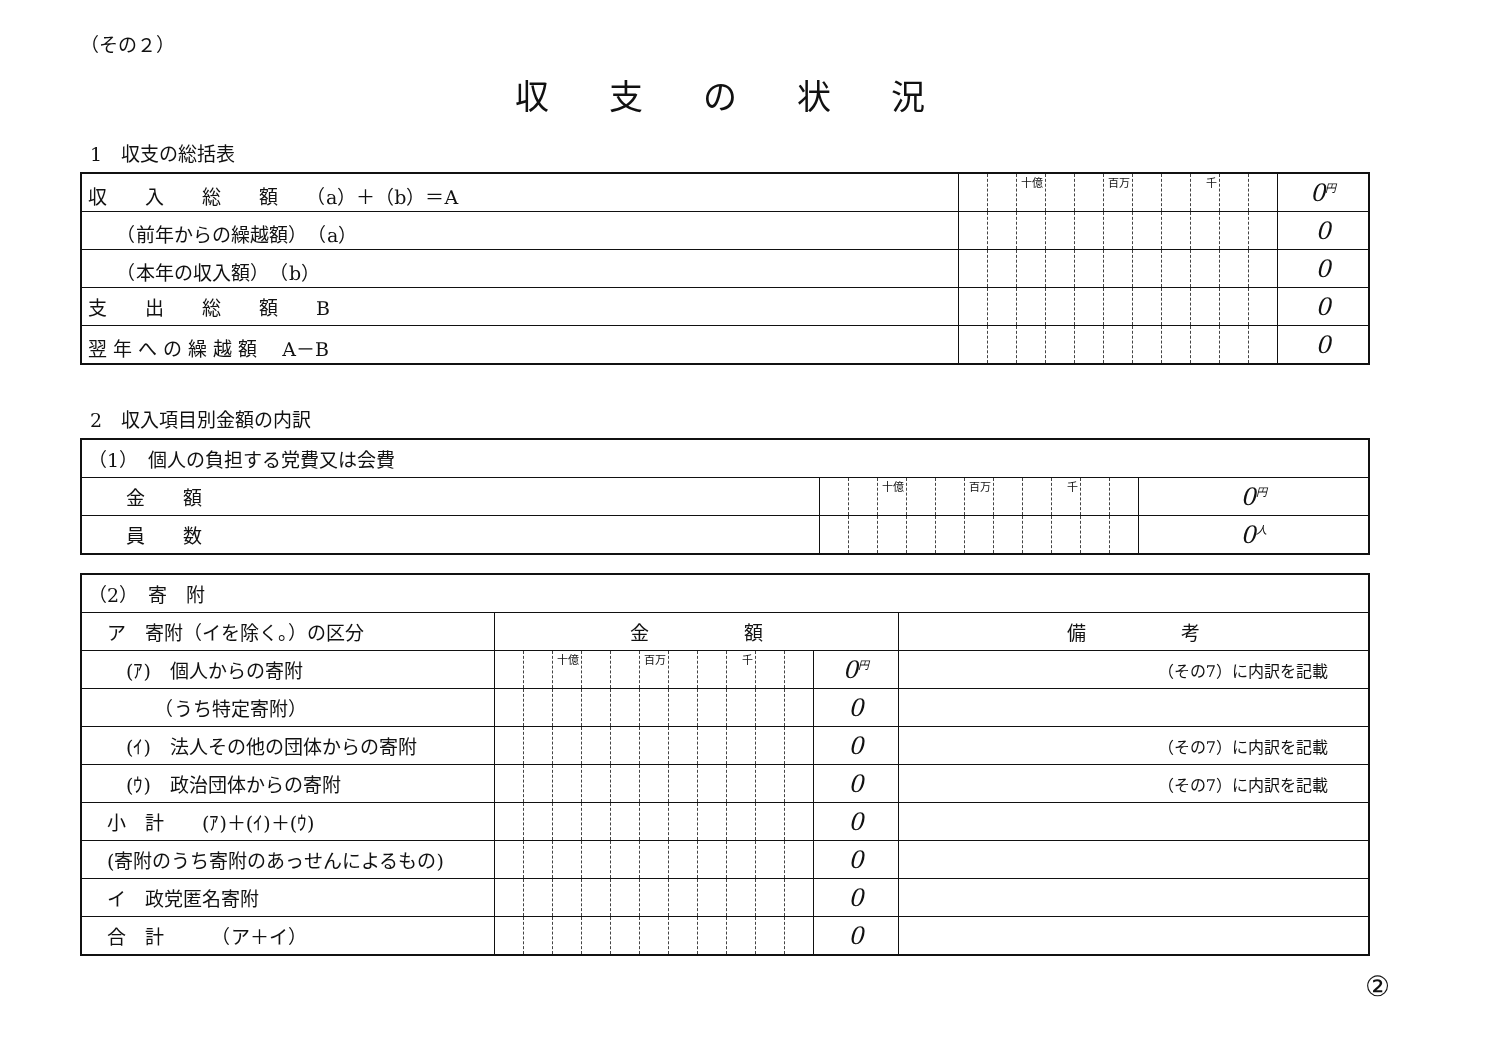（その２）
収支の状況
1　収支の総括表
| 収 入 総 額 （a）＋（b）＝A | | | 十億 | | | 百万 | | | 千 | | | 0<sup>円</sup> |
| （前年からの繰越額） （a） | | | | | | | | | | | | 0 |
| （本年の収入額） （b） | | | | | | | | | | | | 0 |
| 支 出 総 額 B | | | | | | | | | | | | 0 |
| 翌 年 へ の 繰 越 額 A－B | | | | | | | | | | | | 0 |
2　収入項目別金額の内訳
| （1） 個人の負担する党費又は会費 | | | | | | | | | | | | |
| 金 額 | | | 十億 | | | 百万 | | | 千 | | | 0<sup>円</sup> |
| 員 数 | | | | | | | | | | | | 0<sup>人</sup> |
| （2） 寄 附 | | | | | | | | | | | | | |
| ア 寄附（イを除く。）の区分 | 金 額 | | | | | | | | | | | | 備 考 |
| (ｱ) 個人からの寄附 | | | 十億 | | | 百万 | | | 千 | | | 0<sup>円</sup> | （その7）に内訳を記載 |
| （うち特定寄附） | | | | | | | | | | | | 0 | |
| (ｲ) 法人その他の団体からの寄附 | | | | | | | | | | | | 0 | （その7）に内訳を記載 |
| (ｳ) 政治団体からの寄附 | | | | | | | | | | | | 0 | （その7）に内訳を記載 |
| 小 計 (ｱ)＋(ｲ)＋(ｳ) | | | | | | | | | | | | 0 | |
| (寄附のうち寄附のあっせんによるもの) | | | | | | | | | | | | 0 | |
| イ 政党匿名寄附 | | | | | | | | | | | | 0 | |
| 合 計 （ア＋イ） | | | | | | | | | | | | 0 | |
②